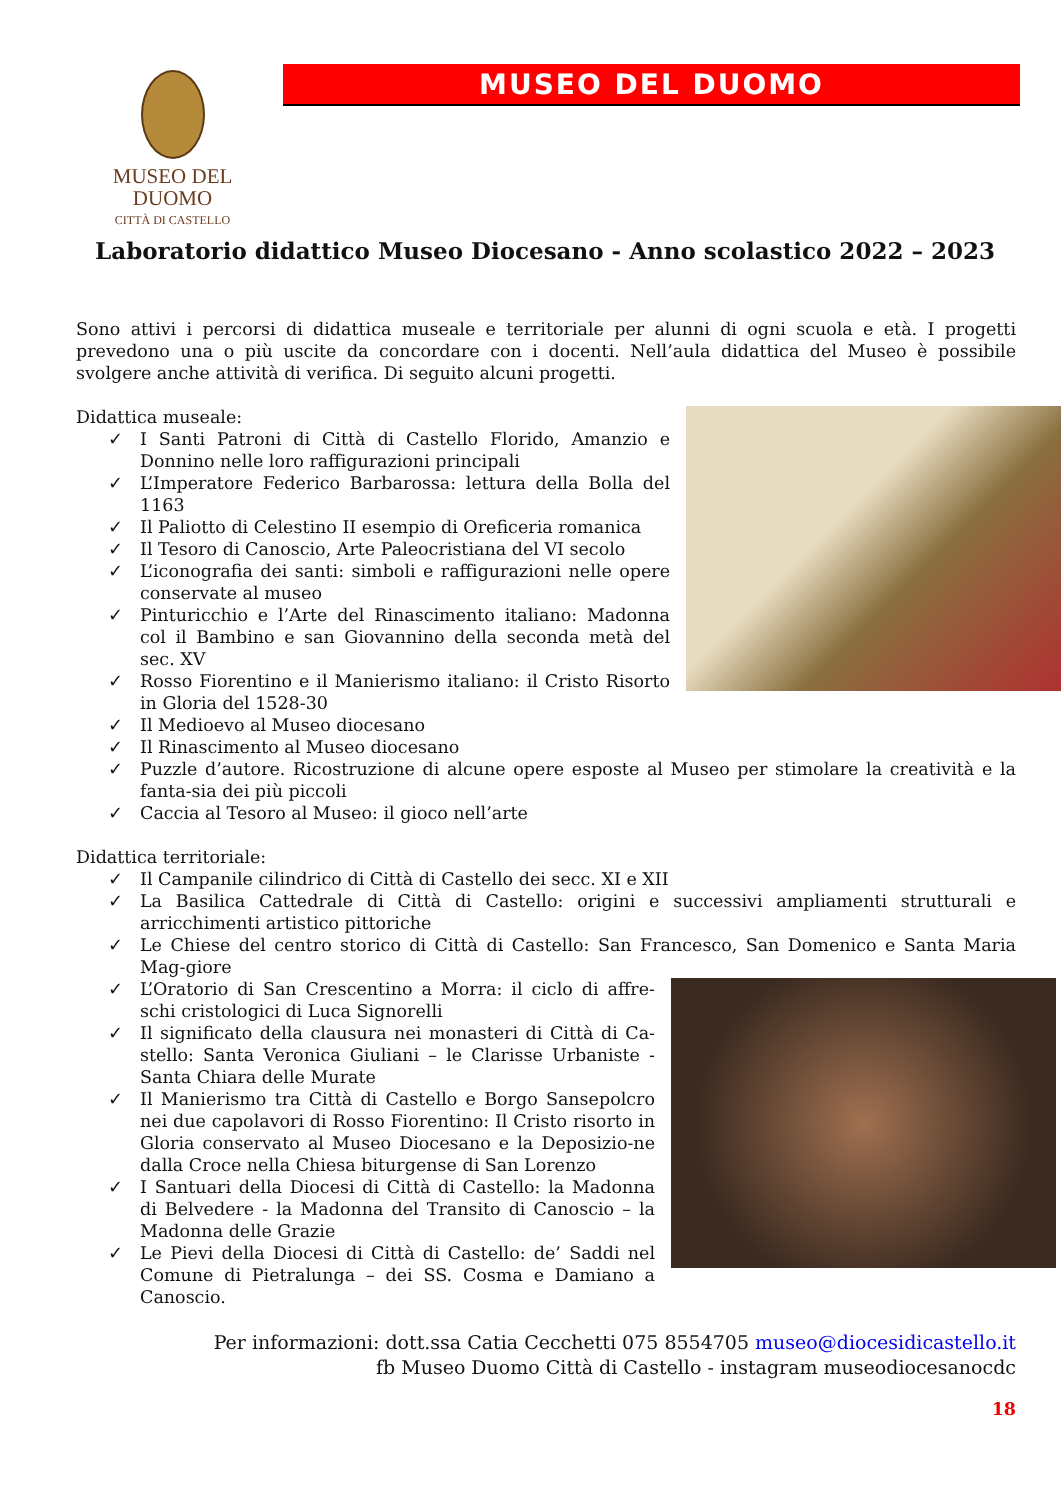MUSEO DEL DUOMO
CITTÀ DI CASTELLO
MUSEO DEL DUOMO
Laboratorio didattico Museo Diocesano - Anno scolastico 2022 – 2023
Sono attivi i percorsi di didattica museale e territoriale per alunni di ogni scuola e età. I progetti prevedono una o più uscite da concordare con i docenti. Nell’aula didattica del Museo è possibile svolgere anche attività di verifica. Di seguito alcuni progetti.
Didattica museale:
I Santi Patroni di Città di Castello Florido, Amanzio e Donnino nelle loro raffigurazioni principali
L’Imperatore Federico Barbarossa: lettura della Bolla del 1163
Il Paliotto di Celestino II esempio di Oreficeria romanica
Il Tesoro di Canoscio, Arte Paleocristiana del VI secolo
L’iconografia dei santi: simboli e raffigurazioni nelle opere conservate al museo
Pinturicchio e l’Arte del Rinascimento italiano: Madonna col il Bambino e san Giovannino della seconda metà del sec. XV
Rosso Fiorentino e il Manierismo italiano: il Cristo Risorto in Gloria del 1528-30
Il Medioevo al Museo diocesano
Il Rinascimento al Museo diocesano
Puzzle d’autore. Ricostruzione di alcune opere esposte al Museo per stimolare la creatività e la fanta-sia dei più piccoli
Caccia al Tesoro al Museo: il gioco nell’arte
Didattica territoriale:
Il Campanile cilindrico di Città di Castello dei secc. XI e XII
La Basilica Cattedrale di Città di Castello: origini e successivi ampliamenti strutturali e arricchimenti artistico pittoriche
Le Chiese del centro storico di Città di Castello: San Francesco, San Domenico e Santa Maria Mag-giore
L’Oratorio di San Crescentino a Morra: il ciclo di affre-schi cristologici di Luca Signorelli
Il significato della clausura nei monasteri di Città di Ca-stello: Santa Veronica Giuliani – le Clarisse Urbaniste - Santa Chiara delle Murate
Il Manierismo tra Città di Castello e Borgo Sansepolcro nei due capolavori di Rosso Fiorentino: Il Cristo risorto in Gloria conservato al Museo Diocesano e la Deposizio-ne dalla Croce nella Chiesa biturgense di San Lorenzo
I Santuari della Diocesi di Città di Castello: la Madonna di Belvedere - la Madonna del Transito di Canoscio – la Madonna delle Grazie
Le Pievi della Diocesi di Città di Castello: de’ Saddi nel Comune di Pietralunga – dei SS. Cosma e Damiano a Canoscio.
Per informazioni: dott.ssa Catia Cecchetti 075 8554705 museo@diocesidicastello.it
fb Museo Duomo Città di Castello - instagram museodiocesanocdc
18